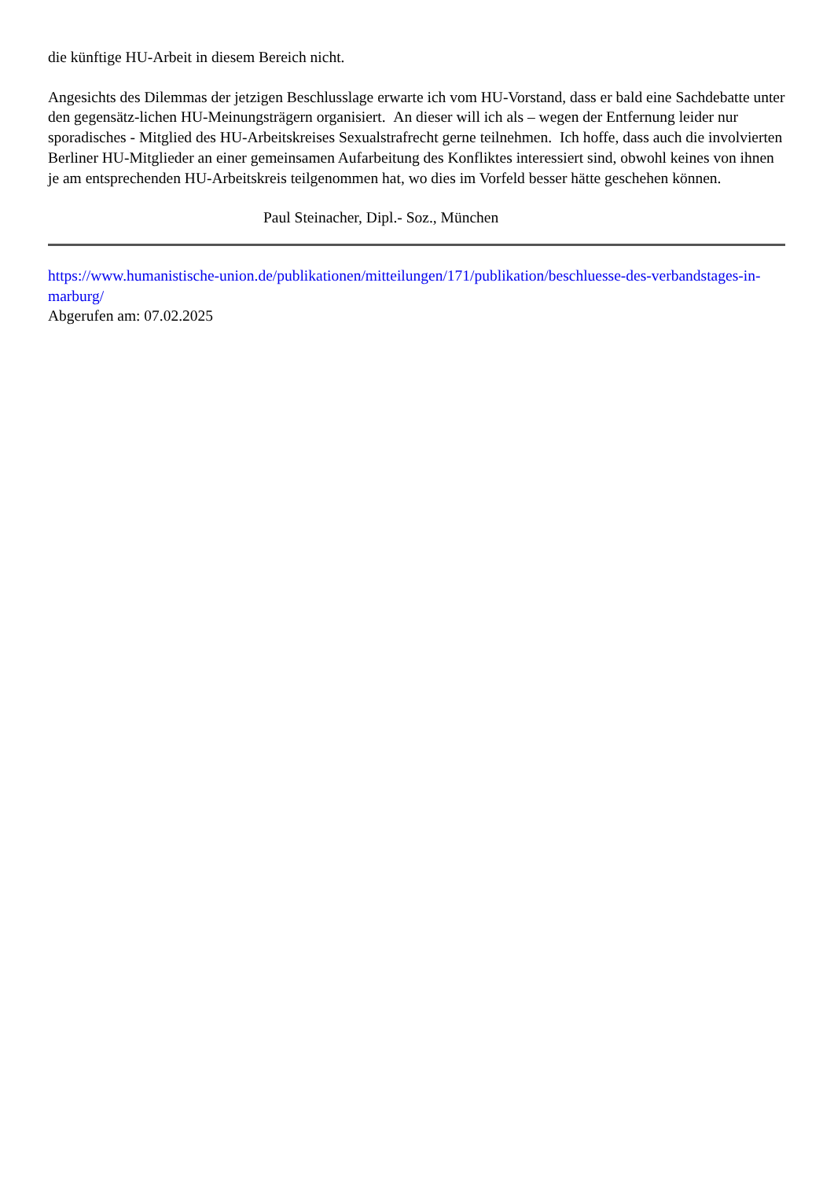die künftige HU-Arbeit in diesem Bereich nicht.
Angesichts des Dilemmas der jetzigen Beschlusslage erwarte ich vom HU-Vorstand, dass er bald eine Sachdebatte unter den gegensätz-lichen HU-Meinungsträgern organisiert. An dieser will ich als – wegen der Entfernung leider nur sporadisches - Mitglied des HU-Arbeitskreises Sexualstrafrecht gerne teilnehmen. Ich hoffe, dass auch die involvierten Berliner HU-Mitglieder an einer gemeinsamen Aufarbeitung des Konfliktes interessiert sind, obwohl keines von ihnen je am entsprechenden HU-Arbeitskreis teilgenommen hat, wo dies im Vorfeld besser hätte geschehen können.
Paul Steinacher, Dipl.- Soz., München
https://www.humanistische-union.de/publikationen/mitteilungen/171/publikation/beschluesse-des-verbandstages-in-marburg/
Abgerufen am: 07.02.2025